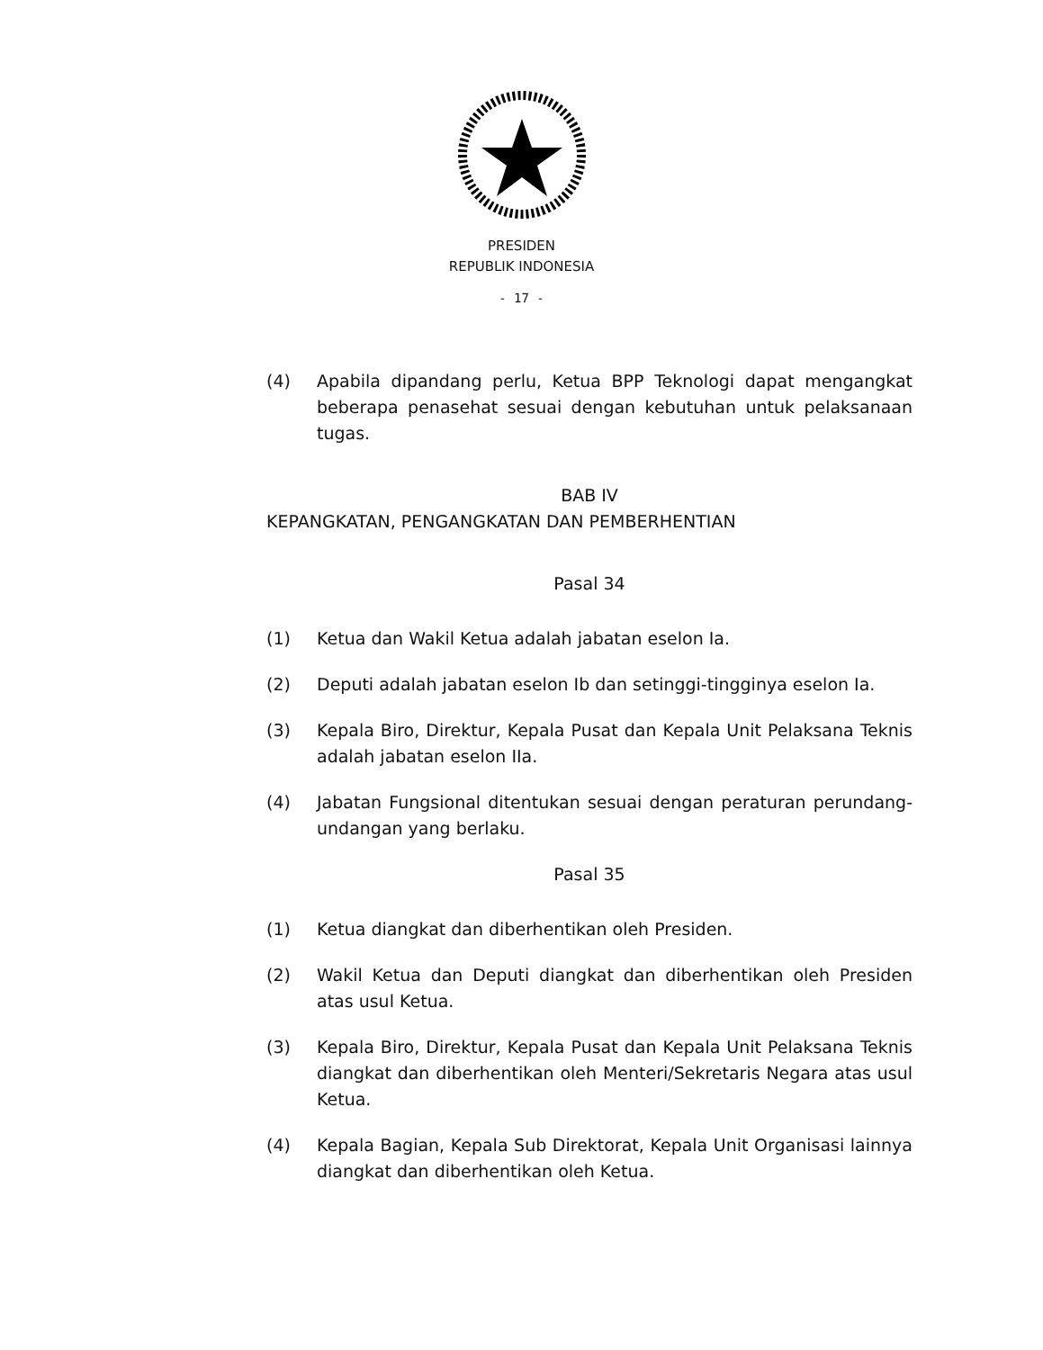PRESIDEN
REPUBLIK INDONESIA
- 17 -
(4) Apabila dipandang perlu, Ketua BPP Teknologi dapat mengangkat beberapa penasehat sesuai dengan kebutuhan untuk pelaksanaan tugas.
BAB IV
KEPANGKATAN, PENGANGKATAN DAN PEMBERHENTIAN
Pasal 34
(1) Ketua dan Wakil Ketua adalah jabatan eselon Ia.
(2) Deputi adalah jabatan eselon Ib dan setinggi-tingginya eselon Ia.
(3) Kepala Biro, Direktur, Kepala Pusat dan Kepala Unit Pelaksana Teknis adalah jabatan eselon IIa.
(4) Jabatan Fungsional ditentukan sesuai dengan peraturan perundang-undangan yang berlaku.
Pasal 35
(1) Ketua diangkat dan diberhentikan oleh Presiden.
(2) Wakil Ketua dan Deputi diangkat dan diberhentikan oleh Presiden atas usul Ketua.
(3) Kepala Biro, Direktur, Kepala Pusat dan Kepala Unit Pelaksana Teknis diangkat dan diberhentikan oleh Menteri/Sekretaris Negara atas usul Ketua.
(4) Kepala Bagian, Kepala Sub Direktorat, Kepala Unit Organisasi lainnya diangkat dan diberhentikan oleh Ketua.